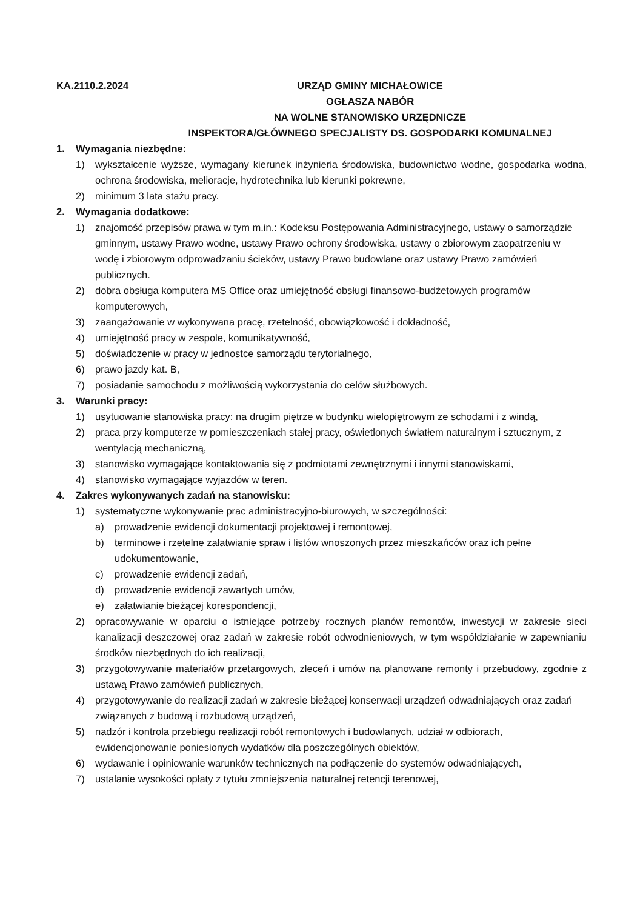KA.2110.2.2024 URZĄD GMINY MICHAŁOWICE
OGŁASZA NABÓR
NA WOLNE STANOWISKO URZĘDNICZE
INSPEKTORA/GŁÓWNEGO SPECJALISTY DS. GOSPODARKI KOMUNALNEJ
1. Wymagania niezbędne:
1) wykształcenie wyższe, wymagany kierunek inżynieria środowiska, budownictwo wodne, gospodarka wodna, ochrona środowiska, melioracje, hydrotechnika lub kierunki pokrewne,
2) minimum 3 lata stażu pracy.
2. Wymagania dodatkowe:
1) znajomość przepisów prawa w tym m.in.: Kodeksu Postępowania Administracyjnego, ustawy o samorządzie gminnym, ustawy Prawo wodne, ustawy Prawo ochrony środowiska, ustawy o zbiorowym zaopatrzeniu w wodę i zbiorowym odprowadzaniu ścieków, ustawy Prawo budowlane oraz ustawy Prawo zamówień publicznych.
2) dobra obsługa komputera MS Office oraz umiejętność obsługi finansowo-budżetowych programów komputerowych,
3) zaangażowanie w wykonywana pracę, rzetelność, obowiązkowość i dokładność,
4) umiejętność pracy w zespole, komunikatywność,
5) doświadczenie w pracy w jednostce samorządu terytorialnego,
6) prawo jazdy kat. B,
7) posiadanie samochodu z możliwością wykorzystania do celów służbowych.
3. Warunki pracy:
1) usytuowanie stanowiska pracy: na drugim piętrze w budynku wielopiętrowym ze schodami i z windą,
2) praca przy komputerze w pomieszczeniach stałej pracy, oświetlonych światłem naturalnym i sztucznym, z wentylacją mechaniczną,
3) stanowisko wymagające kontaktowania się z podmiotami zewnętrznymi i innymi stanowiskami,
4) stanowisko wymagające wyjazdów w teren.
4. Zakres wykonywanych zadań na stanowisku:
1) systematyczne wykonywanie prac administracyjno-biurowych, w szczególności:
a) prowadzenie ewidencji dokumentacji projektowej i remontowej,
b) terminowe i rzetelne załatwianie spraw i listów wnoszonych przez mieszkańców oraz ich pełne udokumentowanie,
c) prowadzenie ewidencji zadań,
d) prowadzenie ewidencji zawartych umów,
e) załatwianie bieżącej korespondencji,
2) opracowywanie w oparciu o istniejące potrzeby rocznych planów remontów, inwestycji w zakresie sieci kanalizacji deszczowej oraz zadań w zakresie robót odwodnieniowych, w tym współdziałanie w zapewnianiu środków niezbędnych do ich realizacji,
3) przygotowywanie materiałów przetargowych, zleceń i umów na planowane remonty i przebudowy, zgodnie z ustawą Prawo zamówień publicznych,
4) przygotowywanie do realizacji zadań w zakresie bieżącej konserwacji urządzeń odwadniających oraz zadań związanych z budową i rozbudową urządzeń,
5) nadzór i kontrola przebiegu realizacji robót remontowych i budowlanych, udział w odbiorach, ewidencjonowanie poniesionych wydatków dla poszczególnych obiektów,
6) wydawanie i opiniowanie warunków technicznych na podłączenie do systemów odwadniających,
7) ustalanie wysokości opłaty z tytułu zmniejszenia naturalnej retencji terenowej,